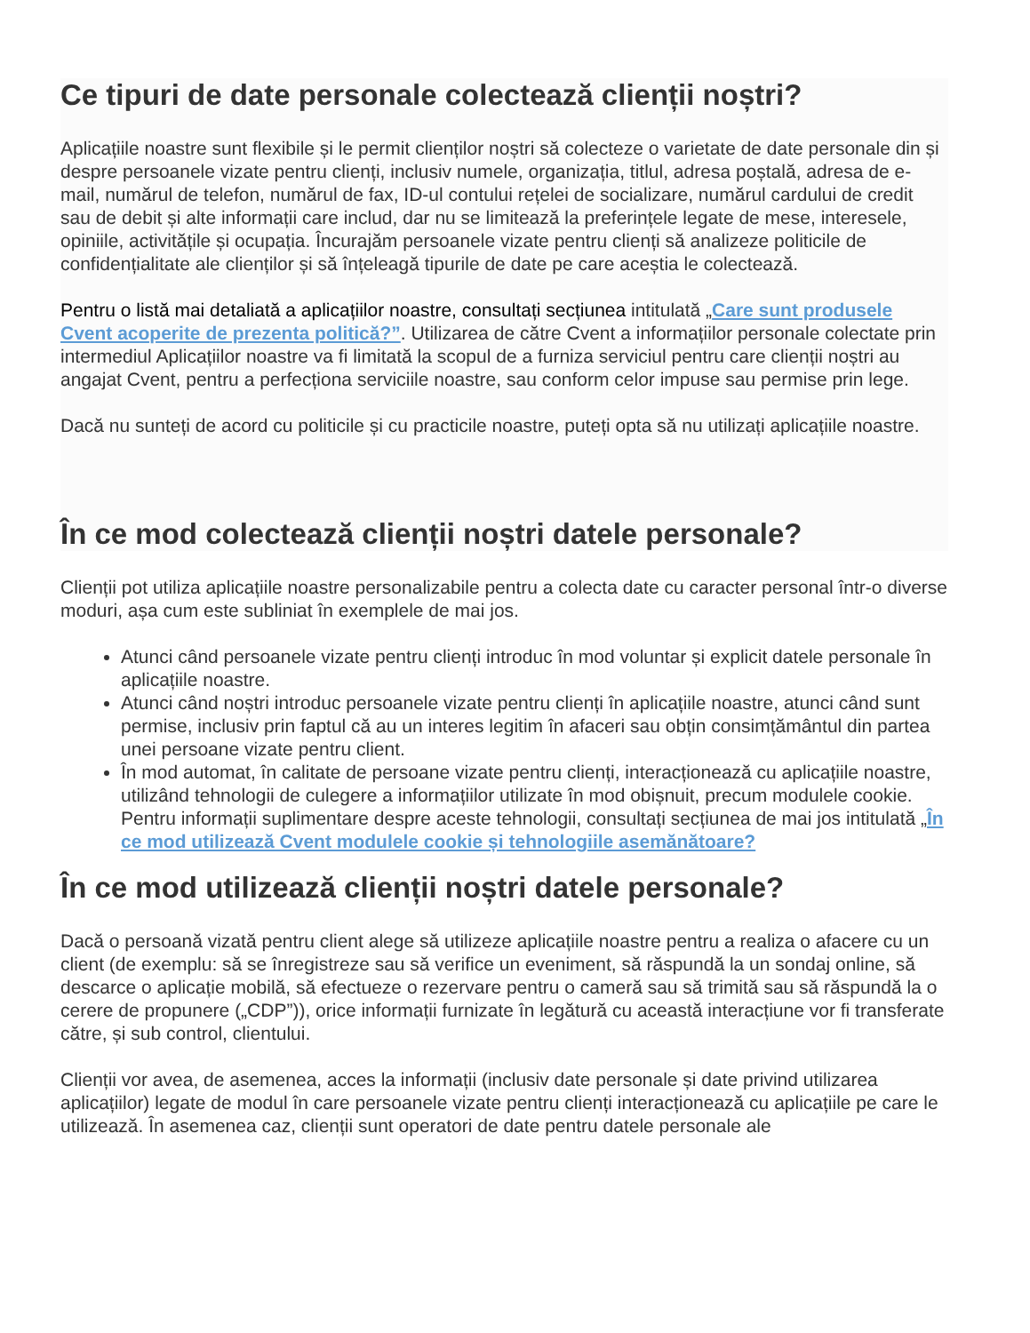Ce tipuri de date personale colectează clienții noștri?
Aplicațiile noastre sunt flexibile și le permit clienților noștri să colecteze o varietate de date personale din și despre persoanele vizate pentru clienți, inclusiv numele, organizația, titlul, adresa poștală, adresa de e-mail, numărul de telefon, numărul de fax, ID-ul contului rețelei de socializare, numărul cardului de credit sau de debit și alte informații care includ, dar nu se limitează la preferințele legate de mese, interesele, opiniile, activitățile și ocupația. Încurajăm persoanele vizate pentru clienți să analizeze politicile de confidențialitate ale clienților și să înțeleagă tipurile de date pe care aceștia le colectează.
Pentru o listă mai detaliată a aplicațiilor noastre, consultați secțiunea intitulată „Care sunt produsele Cvent acoperite de prezenta politică?”. Utilizarea de către Cvent a informațiilor personale colectate prin intermediul Aplicațiilor noastre va fi limitată la scopul de a furniza serviciul pentru care clienții noștri au angajat Cvent, pentru a perfecționa serviciile noastre, sau conform celor impuse sau permise prin lege.
Dacă nu sunteți de acord cu politicile și cu practicile noastre, puteți opta să nu utilizați aplicațiile noastre.
În ce mod colectează clienții noștri datele personale?
Clienții pot utiliza aplicațiile noastre personalizabile pentru a colecta date cu caracter personal într-o diverse moduri, așa cum este subliniat în exemplele de mai jos.
Atunci când persoanele vizate pentru clienți introduc în mod voluntar și explicit datele personale în aplicațiile noastre.
Atunci când noștri introduc persoanele vizate pentru clienți în aplicațiile noastre, atunci când sunt permise, inclusiv prin faptul că au un interes legitim în afaceri sau obțin consimțământul din partea unei persoane vizate pentru client.
În mod automat, în calitate de persoane vizate pentru clienți, interacționează cu aplicațiile noastre, utilizând tehnologii de culegere a informațiilor utilizate în mod obișnuit, precum modulele cookie. Pentru informații suplimentare despre aceste tehnologii, consultați secțiunea de mai jos intitulată „În ce mod utilizează Cvent modulele cookie și tehnologiile asemănătoare?
În ce mod utilizează clienții noștri datele personale?
Dacă o persoană vizată pentru client alege să utilizeze aplicațiile noastre pentru a realiza o afacere cu un client (de exemplu: să se înregistreze sau să verifice un eveniment, să răspundă la un sondaj online, să descarce o aplicație mobilă, să efectueze o rezervare pentru o cameră sau să trimită sau să răspundă la o cerere de propunere („CDP”)), orice informații furnizate în legătură cu această interacțiune vor fi transferate către, și sub control, clientului.
Clienții vor avea, de asemenea, acces la informații (inclusiv date personale și date privind utilizarea aplicațiilor) legate de modul în care persoanele vizate pentru clienți interacționează cu aplicațiile pe care le utilizează. În asemenea caz, clienții sunt operatori de date pentru datele personale ale